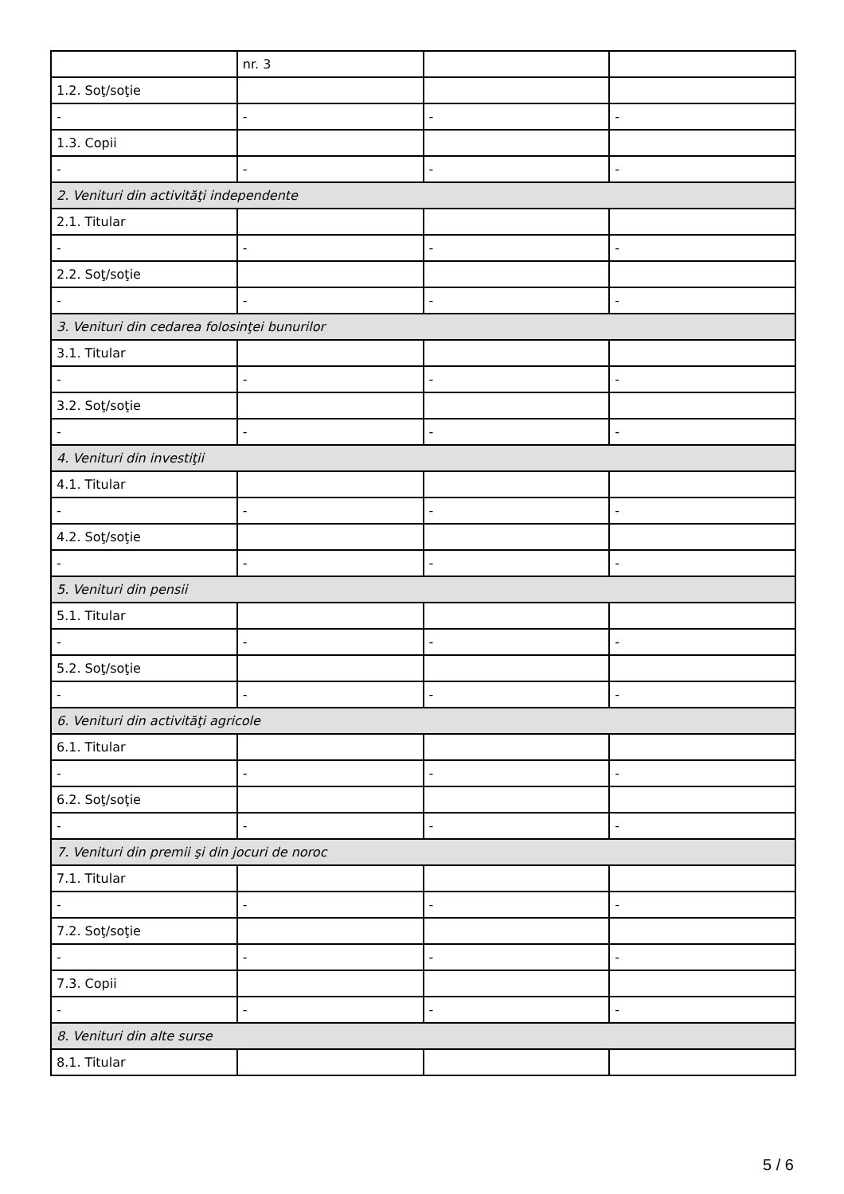| | nr. 3 | | |
| 1.2. Soţ/soţie | | | |
| - | - | - | - |
| 1.3. Copii | | | |
| - | - | - | - |
| 2. Venituri din activităţi independente | | | |
| 2.1. Titular | | | |
| - | - | - | - |
| 2.2. Soţ/soţie | | | |
| - | - | - | - |
| 3. Venituri din cedarea folosinţei bunurilor | | | |
| 3.1. Titular | | | |
| - | - | - | - |
| 3.2. Soţ/soţie | | | |
| - | - | - | - |
| 4. Venituri din investiţii | | | |
| 4.1. Titular | | | |
| - | - | - | - |
| 4.2. Soţ/soţie | | | |
| - | - | - | - |
| 5. Venituri din pensii | | | |
| 5.1. Titular | | | |
| - | - | - | - |
| 5.2. Soţ/soţie | | | |
| - | - | - | - |
| 6. Venituri din activităţi agricole | | | |
| 6.1. Titular | | | |
| - | - | - | - |
| 6.2. Soţ/soţie | | | |
| - | - | - | - |
| 7. Venituri din premii şi din jocuri de noroc | | | |
| 7.1. Titular | | | |
| - | - | - | - |
| 7.2. Soţ/soţie | | | |
| - | - | - | - |
| 7.3. Copii | | | |
| - | - | - | - |
| 8. Venituri din alte surse | | | |
| 8.1. Titular | | | |
5 / 6